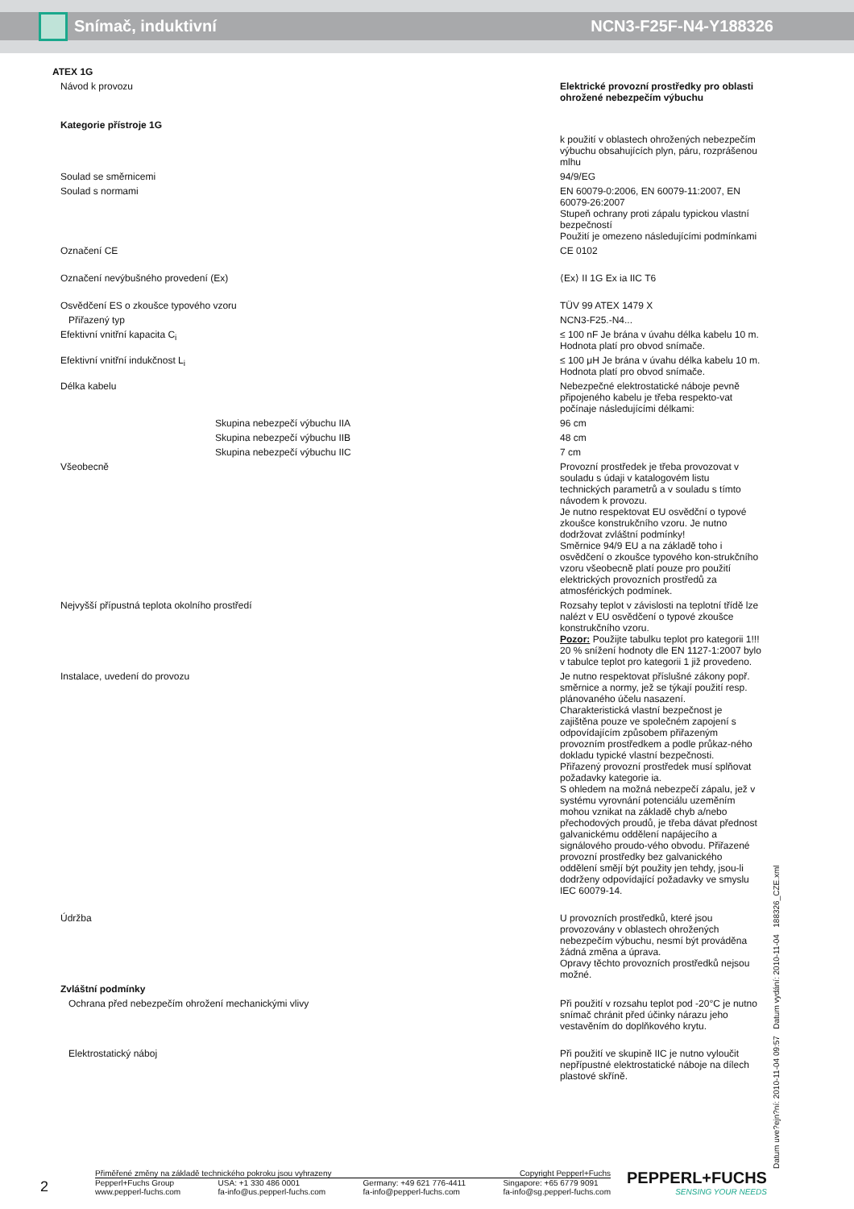Snímač, induktivní NCN3-F25F-N4-Y188326
| ATEX 1G | |
| Návod k provozu | Elektrické provozní prostředky pro oblasti ohrožené nebezpečím výbuchu |
| Kategorie přístroje 1G | |
| | k použití v oblastech ohrožených nebezpečím výbuchu obsahujících plyn, páru, rozprášenou mlhu |
| Soulad se směrnicemi | 94/9/EG |
| Soulad s normami | EN 60079-0:2006, EN 60079-11:2007, EN 60079-26:2007 Stupeň ochrany proti zápalu typickou vlastní bezpečností Použití je omezeno následujícími podmínkami |
| Označení CE | CE 0102 |
| Označení nevýbušného provedení (Ex) | ⟨Ex⟩ II 1G Ex ia IIC T6 |
| Osvědčení ES o zkoušce typového vzoru | TÜV 99 ATEX 1479 X |
| Přiřazený typ | NCN3-F25.-N4... |
| Efektivní vnitřní kapacita C<sub>i</sub> | ≤ 100 nF Je brána v úvahu délka kabelu 10 m. Hodnota platí pro obvod snímače. |
| Efektivní vnitřní indukčnost L<sub>i</sub> | ≤ 100 μH Je brána v úvahu délka kabelu 10 m. Hodnota platí pro obvod snímače. |
| Délka kabelu | Nebezpečné elektrostatické náboje pevně připojeného kabelu je třeba respekto-vat počínaje následujícími délkami: |
| Skupina nebezpečí výbuchu IIA | 96 cm |
| Skupina nebezpečí výbuchu IIB | 48 cm |
| Skupina nebezpečí výbuchu IIC | 7 cm |
| Všeobecně | Provozní prostředek je třeba provozovat v souladu s údaji v katalogovém listu technických parametrů a v souladu s tímto návodem k provozu. Je nutno respektovat EU osvědční o typové zkoušce konstrukčního vzoru. Je nutno dodržovat zvláštní podmínky! Směrnice 94/9 EU a na základě toho i osvědčení o zkoušce typového kon-strukčního vzoru všeobecně platí pouze pro použití elektrických provozních prostředů za atmosférických podmínek. |
| Nejvyšší přípustná teplota okolního prostředí | Rozsahy teplot v závislosti na teplotní třídě lze nalézt v EU osvědčení o typové zkoušce konstrukčního vzoru. Pozor: Použijte tabulku teplot pro kategorii 1!!! 20 % snížení hodnoty dle EN 1127-1:2007 bylo v tabulce teplot pro kategorii 1 již provedeno. |
| Instalace, uvedení do provozu | Je nutno respektovat příslušné zákony popř. směrnice a normy, jež se týkají použití resp. plánovaného účelu nasazení. Charakteristická vlastní bezpečnost je zajištěna pouze ve společném zapojení s odpovídajícím způsobem přiřazeným provozním prostředkem a podle průkaz-ného dokladu typické vlastní bezpečnosti. Přiřazený provozní prostředek musí splňovat požadavky kategorie ia. S ohledem na možná nebezpečí zápalu, jež v systému vyrovnání potenciálu uzeměním mohou vznikat na základě chyb a/nebo přechodových proudů, je třeba dávat přednost galvanickému oddělení napájecího a signálového proudo-vého obvodu. Přiřazené provozní prostředky bez galvanického oddělení smějí být použity jen tehdy, jsou-li dodrženy odpovídající požadavky ve smyslu IEC 60079-14. |
| Údržba | U provozních prostředků, které jsou provozovány v oblastech ohrožených nebezpečím výbuchu, nesmí být prováděna žádná změna a úprava. Opravy těchto provozních prostředků nejsou možné. |
| Zvláštní podmínky | |
| Ochrana před nebezpečím ohrožení mechanickými vlivy | Při použití v rozsahu teplot pod -20°C je nutno snímač chránit před účinky nárazu jeho vestavěním do doplňkového krytu. |
| Elektrostatický náboj | Při použití ve skupině IIC je nutno vyloučit nepřípustné elektrostatické náboje na dílech plastové skříně. |
Datum uve?ejn?ní: 2010-11-04 09:57 Datum vydání: 2010-11-04 188326_CZE.xml
2
Přiměřené změny na základě technického pokroku jsou vyhrazeny Copyright Pepperl+Fuchs
Pepperl+Fuchs Group
www.pepperl-fuchs.com USA: +1 330 486 0001
fa-info@us.pepperl-fuchs.com Germany: +49 621 776-4411
fa-info@pepperl-fuchs.com Singapore: +65 6779 9091
fa-info@sg.pepperl-fuchs.com
PEPPERL+FUCHS
SENSING YOUR NEEDS